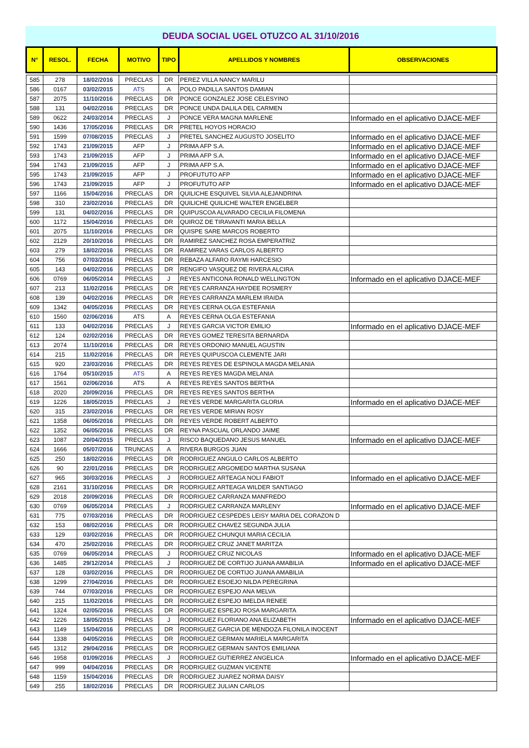DEUDA SOCIAL UGEL OTUZCO AL 31/10/2016
| N° | RESOL. | FECHA | MOTIVO | TIPO | APELLIDOS Y NOMBRES | OBSERVACIONES |
| --- | --- | --- | --- | --- | --- | --- |
| 585 | 278 | 18/02/2016 | PRECLAS | DR | PEREZ VILLA NANCY MARILU | |
| 586 | 0167 | 03/02/2015 | ATS | A | POLO PADILLA SANTOS DAMIAN | |
| 587 | 2075 | 11/10/2016 | PRECLAS | DR | PONCE GONZALEZ JOSE CELESYINO | |
| 588 | 131 | 04/02/2016 | PRECLAS | DR | PONCE UNDA DALILA DEL CARMEN | |
| 589 | 0622 | 24/03/2014 | PRECLAS | J | PONCE VERA MAGNA MARLENE | Informado en el aplicativo DJACE-MEF |
| 590 | 1436 | 17/05/2016 | PRECLAS | DR | PRETEL HOYOS HORACIO | |
| 591 | 1599 | 07/08/2015 | PRECLAS | J | PRETEL SANCHEZ AUGUSTO JOSELITO | Informado en el aplicativo DJACE-MEF |
| 592 | 1743 | 21/09/2015 | AFP | J | PRIMA AFP S.A. | Informado en el aplicativo DJACE-MEF |
| 593 | 1743 | 21/09/2015 | AFP | J | PRIMA AFP S.A. | Informado en el aplicativo DJACE-MEF |
| 594 | 1743 | 21/09/2015 | AFP | J | PRIMA AFP S.A. | Informado en el aplicativo DJACE-MEF |
| 595 | 1743 | 21/09/2015 | AFP | J | PROFUTUTO AFP | Informado en el aplicativo DJACE-MEF |
| 596 | 1743 | 21/09/2015 | AFP | J | PROFUTUTO AFP | Informado en el aplicativo DJACE-MEF |
| 597 | 1166 | 15/04/2016 | PRECLAS | DR | QUILICHE ESQUIVEL SILVIA ALEJANDRINA | |
| 598 | 310 | 23/02/2016 | PRECLAS | DR | QUILICHE QUILICHE WALTER ENGELBER | |
| 599 | 131 | 04/02/2016 | PRECLAS | DR | QUIPUSCOA ALVARADO CECILIA FILOMENA | |
| 600 | 1172 | 15/04/2016 | PRECLAS | DR | QUIROZ DE TIRAVANTI MARIA BELLA | |
| 601 | 2075 | 11/10/2016 | PRECLAS | DR | QUISPE SARE MARCOS ROBERTO | |
| 602 | 2129 | 20/10/2016 | PRECLAS | DR | RAMIREZ SANCHEZ ROSA EMPERATRIZ | |
| 603 | 279 | 18/02/2016 | PRECLAS | DR | RAMIREZ VARAS CARLOS ALBERTO | |
| 604 | 756 | 07/03/2016 | PRECLAS | DR | REBAZA ALFARO RAYMI HARCESIO | |
| 605 | 143 | 04/02/2016 | PRECLAS | DR | RENGIFO VASQUEZ DE RIVERA ALCIRA | |
| 606 | 0769 | 06/05/2014 | PRECLAS | J | REYES ANTICONA RONALD WELLINGTON | Informado en el aplicativo DJACE-MEF |
| 607 | 213 | 11/02/2016 | PRECLAS | DR | REYES CARRANZA HAYDEE ROSMERY | |
| 608 | 139 | 04/02/2016 | PRECLAS | DR | REYES CARRANZA MARLEM IRAIDA | |
| 609 | 1342 | 04/05/2016 | PRECLAS | DR | REYES CERNA OLGA ESTEFANIA | |
| 610 | 1560 | 02/06/2016 | ATS | A | REYES CERNA OLGA ESTEFANIA | |
| 611 | 133 | 04/02/2016 | PRECLAS | J | REYES GARCIA VICTOR EMILIO | Informado en el aplicativo DJACE-MEF |
| 612 | 124 | 02/02/2016 | PRECLAS | DR | REYES GOMEZ TERESITA BERNARDA | |
| 613 | 2074 | 11/10/2016 | PRECLAS | DR | REYES ORDONIO MANUEL AGUSTIN | |
| 614 | 215 | 11/02/2016 | PRECLAS | DR | REYES QUIPUSCOA CLEMENTE JARI | |
| 615 | 920 | 23/03/2016 | PRECLAS | DR | REYES REYES DE ESPINOLA MAGDA MELANIA | |
| 616 | 1764 | 05/10/2015 | ATS | A | REYES REYES MAGDA MELANIA | |
| 617 | 1561 | 02/06/2016 | ATS | A | REYES REYES SANTOS BERTHA | |
| 618 | 2020 | 20/09/2016 | PRECLAS | DR | REYES REYES SANTOS BERTHA | |
| 619 | 1226 | 18/05/2015 | PRECLAS | J | REYES VERDE MARGARITA GLORIA | Informado en el aplicativo DJACE-MEF |
| 620 | 315 | 23/02/2016 | PRECLAS | DR | REYES VERDE MIRIAN ROSY | |
| 621 | 1358 | 06/05/2016 | PRECLAS | DR | REYES VERDE ROBERT ALBERTO | |
| 622 | 1352 | 06/05/2016 | PRECLAS | DR | REYNA PASCUAL ORLANDO JAIME | |
| 623 | 1087 | 20/04/2015 | PRECLAS | J | RISCO BAQUEDANO JESUS MANUEL | Informado en el aplicativo DJACE-MEF |
| 624 | 1666 | 05/07/2016 | TRUNCAS | A | RIVERA BURGOS JUAN | |
| 625 | 250 | 18/02/2016 | PRECLAS | DR | RODRIGUEZ ANGULO CARLOS ALBERTO | |
| 626 | 90 | 22/01/2016 | PRECLAS | DR | RODRIGUEZ ARGOMEDO MARTHA SUSANA | |
| 627 | 965 | 30/03/2016 | PRECLAS | J | RODRIGUEZ ARTEAGA NOLI FABIOT | Informado en el aplicativo DJACE-MEF |
| 628 | 2161 | 31/10/2016 | PRECLAS | DR | RODRIGUEZ ARTEAGA WILDER SANTIAGO | |
| 629 | 2018 | 20/09/2016 | PRECLAS | DR | RODRIGUEZ CARRANZA MANFREDO | |
| 630 | 0769 | 06/05/2014 | PRECLAS | J | RODRIGUEZ CARRANZA MARLENY | Informado en el aplicativo DJACE-MEF |
| 631 | 775 | 07/03/2016 | PRECLAS | DR | RODRIGUEZ CESPEDES LEISY MARIA DEL CORAZON D | |
| 632 | 153 | 08/02/2016 | PRECLAS | DR | RODRIGUEZ CHAVEZ SEGUNDA JULIA | |
| 633 | 129 | 03/02/2016 | PRECLAS | DR | RODRIGUEZ CHUNQUI MARIA CECILIA | |
| 634 | 470 | 25/02/2016 | PRECLAS | DR | RODRIGUEZ CRUZ JANET MARITZA | |
| 635 | 0769 | 06/05/2014 | PRECLAS | J | RODRIGUEZ CRUZ NICOLAS | Informado en el aplicativo DJACE-MEF |
| 636 | 1485 | 29/12/2014 | PRECLAS | J | RODRIGUEZ DE CORTIJO JUANA AMABILIA | Informado en el aplicativo DJACE-MEF |
| 637 | 128 | 03/02/2016 | PRECLAS | DR | RODRIGUEZ DE CORTIJO JUANA AMABILIA | |
| 638 | 1299 | 27/04/2016 | PRECLAS | DR | RODRIGUEZ ESOEJO NILDA PEREGRINA | |
| 639 | 744 | 07/03/2016 | PRECLAS | DR | RODRIGUEZ ESPEJO ANA MELVA | |
| 640 | 215 | 11/02/2016 | PRECLAS | DR | RODRIGUEZ ESPEJO IMELDA RENEE | |
| 641 | 1324 | 02/05/2016 | PRECLAS | DR | RODRIGUEZ ESPEJO ROSA MARGARITA | |
| 642 | 1226 | 18/05/2015 | PRECLAS | J | RODRIGUEZ FLORIANO ANA ELIZABETH | Informado en el aplicativo DJACE-MEF |
| 643 | 1149 | 15/04/2016 | PRECLAS | DR | RODRIGUEZ GARCIA DE MENDOZA FILONILA INOCENT | |
| 644 | 1338 | 04/05/2016 | PRECLAS | DR | RODRIGUEZ GERMAN MARIELA MARGARITA | |
| 645 | 1312 | 29/04/2016 | PRECLAS | DR | RODRIGUEZ GERMAN SANTOS EMILIANA | |
| 646 | 1958 | 01/09/2016 | PRECLAS | J | RODRIGUEZ GUTIERREZ ANGELICA | Informado en el aplicativo DJACE-MEF |
| 647 | 999 | 04/04/2016 | PRECLAS | DR | RODRIGUEZ GUZMAN VICENTE | |
| 648 | 1159 | 15/04/2016 | PRECLAS | DR | RODRIGUEZ JUAREZ NORMA DAISY | |
| 649 | 255 | 18/02/2016 | PRECLAS | DR | RODRIGUEZ JULIAN CARLOS | |